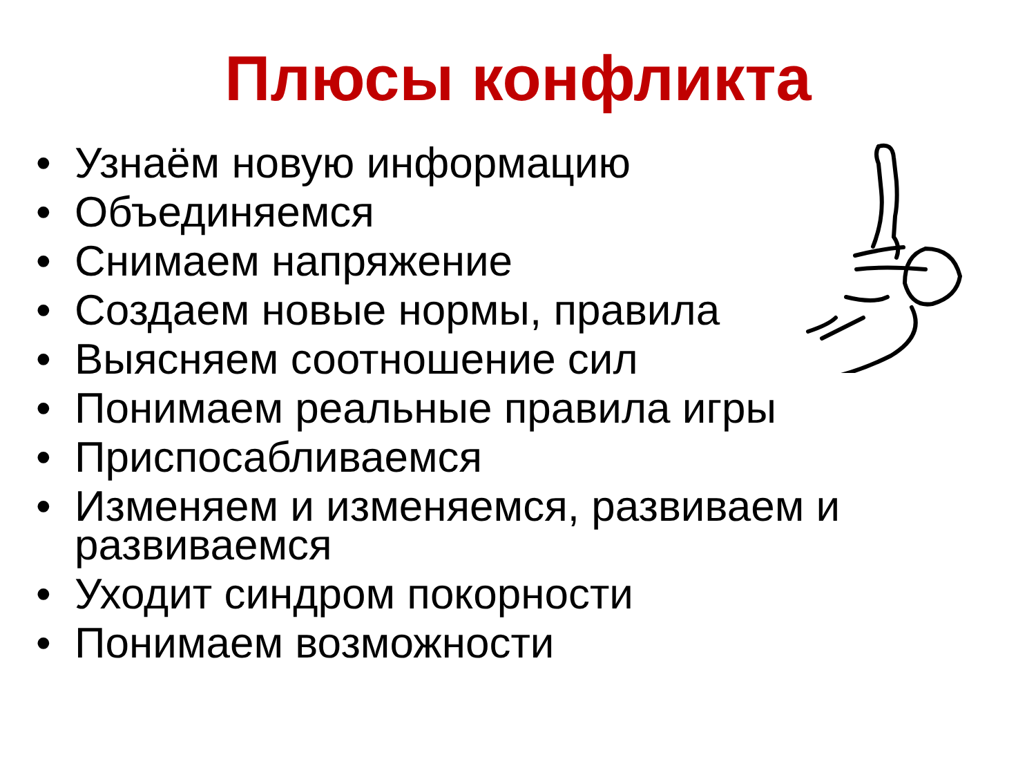Плюсы конфликта
• Узнаём новую информацию
• Объединяемся
• Снимаем напряжение
• Создаем новые нормы, правила
• Выясняем соотношение сил
• Понимаем реальные правила игры
• Приспосабливаемся
• Изменяем и изменяемся, развиваем и развиваемся
• Уходит синдром покорности
• Понимаем возможности